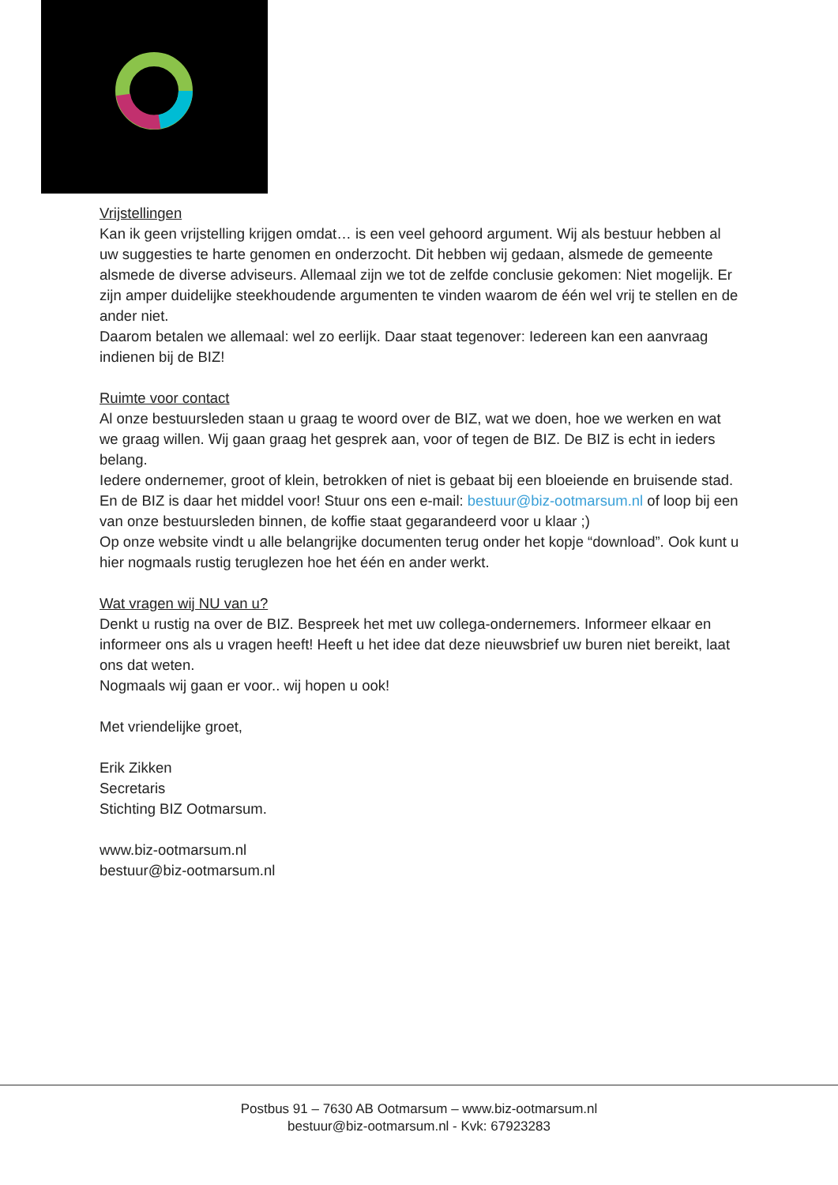Vrijstellingen
Kan ik geen vrijstelling krijgen omdat… is een veel gehoord argument. Wij als bestuur hebben al uw suggesties te harte genomen en onderzocht. Dit hebben wij gedaan, alsmede de gemeente alsmede de diverse adviseurs. Allemaal zijn we tot de zelfde conclusie gekomen: Niet mogelijk. Er zijn amper duidelijke steekhoudende argumenten te vinden waarom de één wel vrij te stellen en de ander niet.
Daarom betalen we allemaal: wel zo eerlijk. Daar staat tegenover: Iedereen kan een aanvraag indienen bij de BIZ!
Ruimte voor contact
Al onze bestuursleden staan u graag te woord over de BIZ, wat we doen, hoe we werken en wat we graag willen. Wij gaan graag het gesprek aan, voor of tegen de BIZ. De BIZ is echt in ieders belang.
Iedere ondernemer, groot of klein, betrokken of niet is gebaat bij een bloeiende en bruisende stad. En de BIZ is daar het middel voor! Stuur ons een e-mail: bestuur@biz-ootmarsum.nl of loop bij een van onze bestuursleden binnen, de koffie staat gegarandeerd voor u klaar ;)
Op onze website vindt u alle belangrijke documenten terug onder het kopje “download”. Ook kunt u hier nogmaals rustig teruglezen hoe het één en ander werkt.
Wat vragen wij NU van u?
Denkt u rustig na over de BIZ. Bespreek het met uw collega-ondernemers. Informeer elkaar en informeer ons als u vragen heeft! Heeft u het idee dat deze nieuwsbrief uw buren niet bereikt, laat ons dat weten.
Nogmaals wij gaan er voor.. wij hopen u ook!
Met vriendelijke groet,
Erik Zikken
Secretaris
Stichting BIZ Ootmarsum.
www.biz-ootmarsum.nl
bestuur@biz-ootmarsum.nl
Postbus 91 – 7630 AB Ootmarsum – www.biz-ootmarsum.nl
bestuur@biz-ootmarsum.nl - Kvk: 67923283